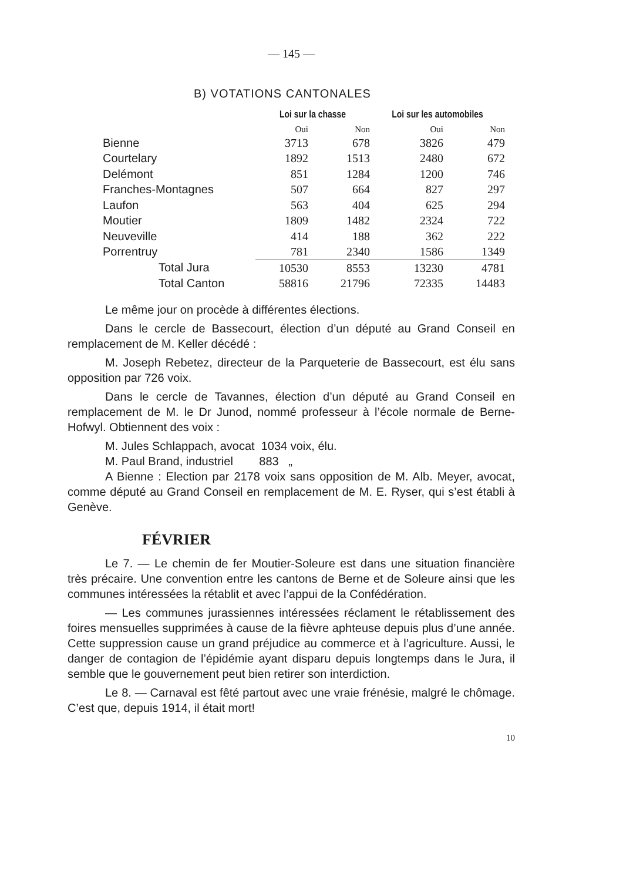— 145 —
B) VOTATIONS CANTONALES
| | Loi sur la chasse | | Loi sur les automobiles | |
| --- | --- | --- | --- | --- |
| | Oui | Non | Oui | Non |
| Bienne | 3713 | 678 | 3826 | 479 |
| Courtelary | 1892 | 1513 | 2480 | 672 |
| Delémont | 851 | 1284 | 1200 | 746 |
| Franches-Montagnes | 507 | 664 | 827 | 297 |
| Laufon | 563 | 404 | 625 | 294 |
| Moutier | 1809 | 1482 | 2324 | 722 |
| Neuveville | 414 | 188 | 362 | 222 |
| Porrentruy | 781 | 2340 | 1586 | 1349 |
| Total Jura | 10530 | 8553 | 13230 | 4781 |
| Total Canton | 58816 | 21796 | 72335 | 14483 |
Le même jour on procède à différentes élections.
Dans le cercle de Bassecourt, élection d’un député au Grand Conseil en remplacement de M. Keller décédé :
M. Joseph Rebetez, directeur de la Parqueterie de Bassecourt, est élu sans opposition par 726 voix.
Dans le cercle de Tavannes, élection d’un député au Grand Conseil en remplacement de M. le Dr Junod, nommé professeur à l’école normale de Berne-Hofwyl. Obtiennent des voix :
M. Jules Schlappach, avocat 1034 voix, élu.
M. Paul Brand, industriel 883 „
A Bienne : Election par 2178 voix sans opposition de M. Alb. Meyer, avocat, comme député au Grand Conseil en remplacement de M. E. Ryser, qui s’est établi à Genève.
FÉVRIER
Le 7. — Le chemin de fer Moutier-Soleure est dans une situation financière très précaire. Une convention entre les cantons de Berne et de Soleure ainsi que les communes intéressées la rétablit et avec l’appui de la Confédération.
— Les communes jurassiennes intéressées réclament le rétablissement des foires mensuelles supprimées à cause de la fièvre aphteuse depuis plus d’une année. Cette suppression cause un grand préjudice au commerce et à l’agriculture. Aussi, le danger de contagion de l’épidémie ayant disparu depuis longtemps dans le Jura, il semble que le gouvernement peut bien retirer son interdiction.
Le 8. — Carnaval est fêté partout avec une vraie frénésie, malgré le chômage. C’est que, depuis 1914, il était mort!
10